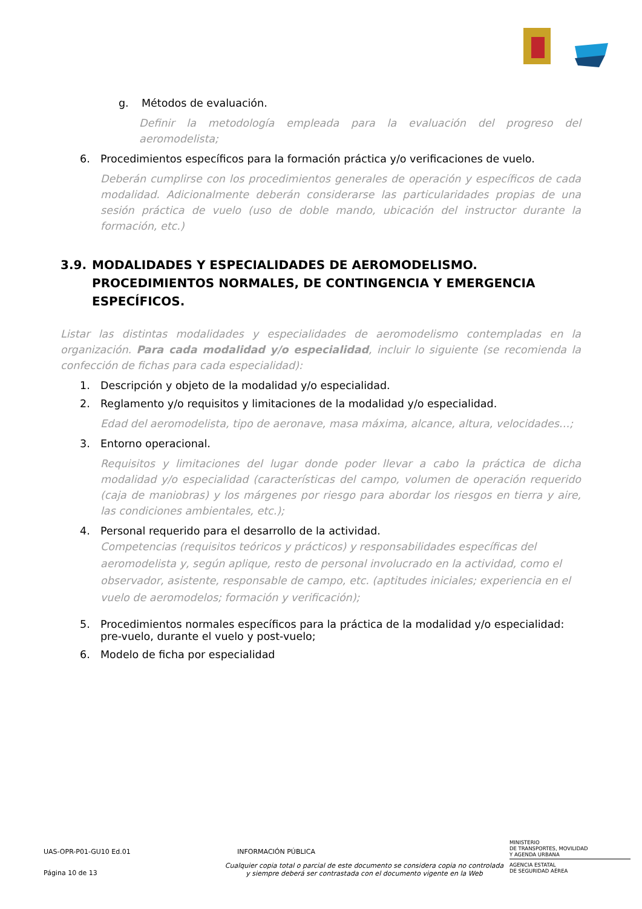g. Métodos de evaluación.
Definir la metodología empleada para la evaluación del progreso del aeromodelista;
6. Procedimientos específicos para la formación práctica y/o verificaciones de vuelo.
Deberán cumplirse con los procedimientos generales de operación y específicos de cada modalidad. Adicionalmente deberán considerarse las particularidades propias de una sesión práctica de vuelo (uso de doble mando, ubicación del instructor durante la formación, etc.)
3.9. MODALIDADES Y ESPECIALIDADES DE AEROMODELISMO. PROCEDIMIENTOS NORMALES, DE CONTINGENCIA Y EMERGENCIA ESPECÍFICOS.
Listar las distintas modalidades y especialidades de aeromodelismo contempladas en la organización. Para cada modalidad y/o especialidad, incluir lo siguiente (se recomienda la confección de fichas para cada especialidad):
1. Descripción y objeto de la modalidad y/o especialidad.
2. Reglamento y/o requisitos y limitaciones de la modalidad y/o especialidad.
Edad del aeromodelista, tipo de aeronave, masa máxima, alcance, altura, velocidades…;
3. Entorno operacional.
Requisitos y limitaciones del lugar donde poder llevar a cabo la práctica de dicha modalidad y/o especialidad (características del campo, volumen de operación requerido (caja de maniobras) y los márgenes por riesgo para abordar los riesgos en tierra y aire, las condiciones ambientales, etc.);
4. Personal requerido para el desarrollo de la actividad.
Competencias (requisitos teóricos y prácticos) y responsabilidades específicas del aeromodelista y, según aplique, resto de personal involucrado en la actividad, como el observador, asistente, responsable de campo, etc. (aptitudes iniciales; experiencia en el vuelo de aeromodelos; formación y verificación);
5. Procedimientos normales específicos para la práctica de la modalidad y/o especialidad: pre-vuelo, durante el vuelo y post-vuelo;
6. Modelo de ficha por especialidad
UAS-OPR-P01-GU10 Ed.01 INFORMACIÓN PÚBLICA
MINISTERIO
DE TRANSPORTES, MOVILIDAD
Y AGENDA URBANA
Página 10 de 13
Cualquier copia total o parcial de este documento se considera copia no controlada
y siempre deberá ser contrastada con el documento vigente en la Web
AGENCIA ESTATAL
DE SEGURIDAD AÉREA